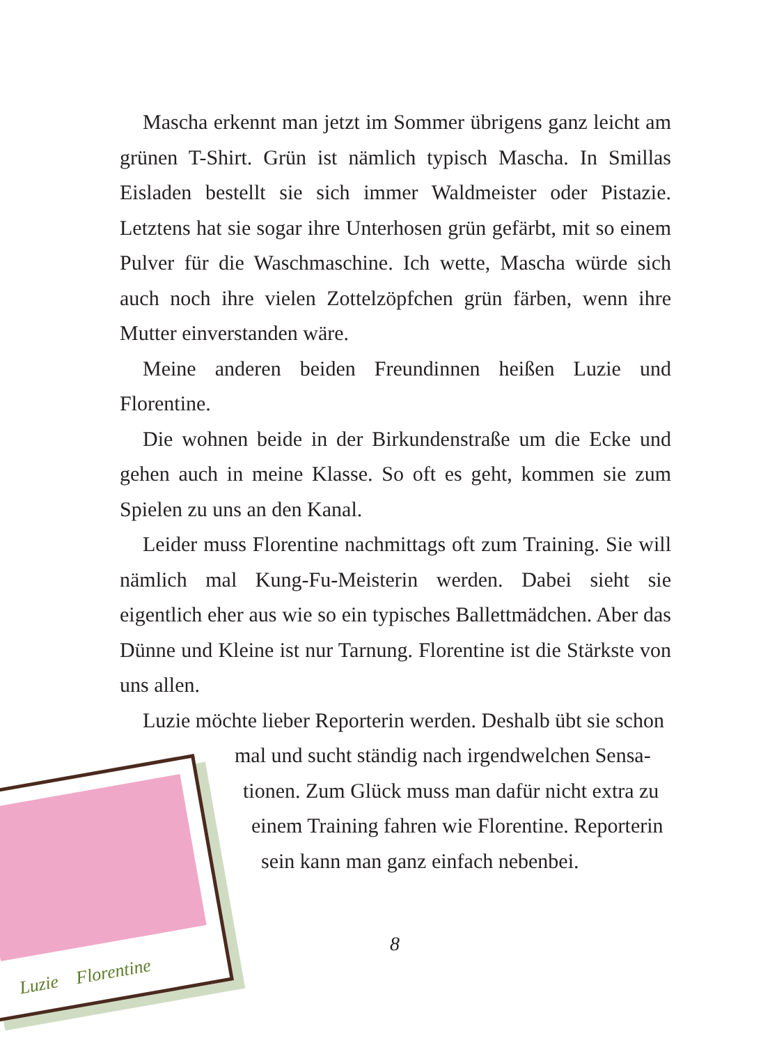Mascha erkennt man jetzt im Sommer übrigens ganz leicht am grünen T-Shirt. Grün ist nämlich typisch Mascha. In Smillas Eisladen bestellt sie sich immer Waldmeister oder Pistazie. Letztens hat sie sogar ihre Unterhosen grün gefärbt, mit so einem Pulver für die Waschmaschine. Ich wette, Mascha würde sich auch noch ihre vielen Zottelzöpfchen grün färben, wenn ihre Mutter einverstanden wäre.
Meine anderen beiden Freundinnen heißen Luzie und Florentine.
Die wohnen beide in der Birkundenstraße um die Ecke und gehen auch in meine Klasse. So oft es geht, kommen sie zum Spielen zu uns an den Kanal.
Leider muss Florentine nachmittags oft zum Training. Sie will nämlich mal Kung-Fu-Meisterin werden. Dabei sieht sie eigentlich eher aus wie so ein typisches Ballettmädchen. Aber das Dünne und Kleine ist nur Tarnung. Florentine ist die Stärkste von uns allen.
Luzie möchte lieber Reporterin werden. Deshalb übt sie schon
mal und sucht ständig nach irgendwelchen Sensa-
tionen. Zum Glück muss man dafür nicht extra zu
einem Training fahren wie Florentine. Reporterin
sein kann man ganz einfach nebenbei.
8
Luzie Florentine